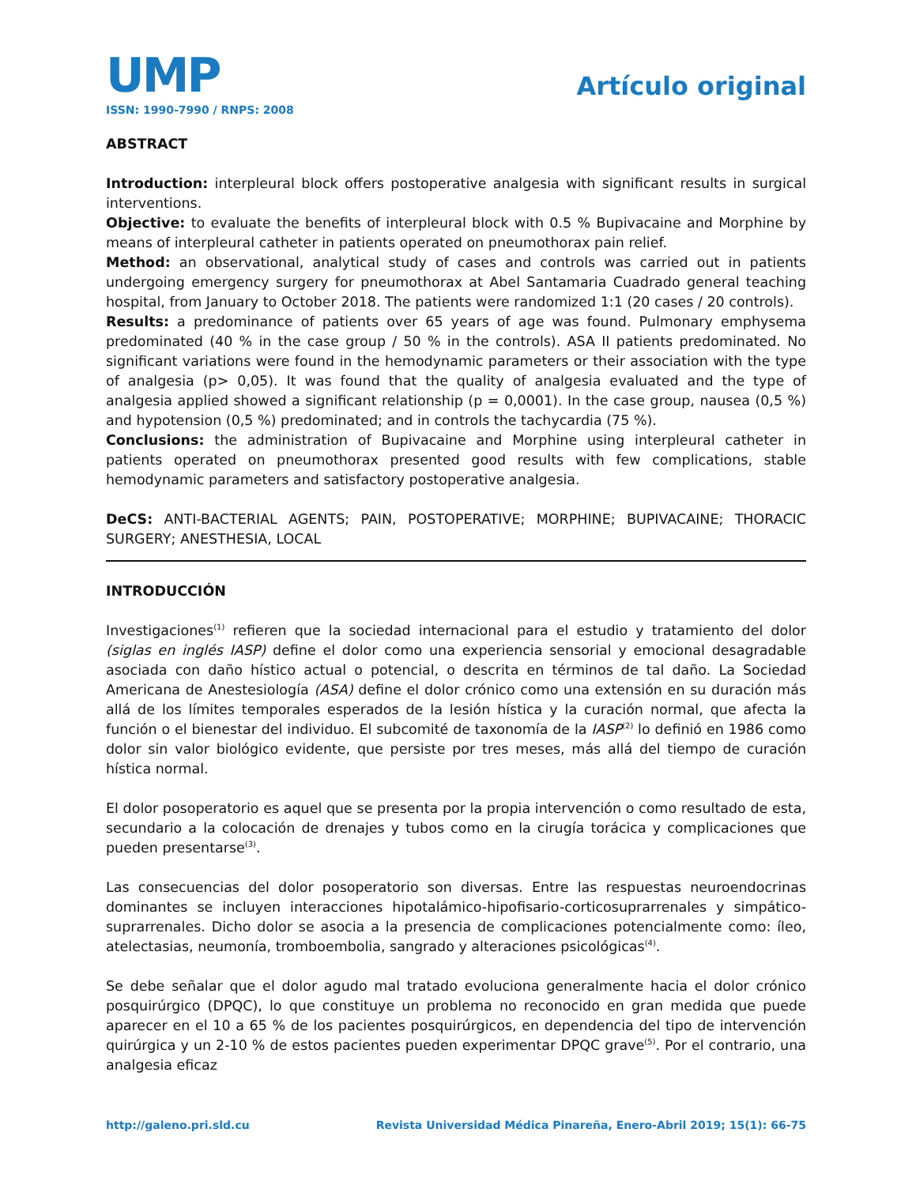UMP
Artículo original
ISSN: 1990-7990 / RNPS: 2008
ABSTRACT
Introduction: interpleural block offers postoperative analgesia with significant results in surgical interventions.
Objective: to evaluate the benefits of interpleural block with 0.5 % Bupivacaine and Morphine by means of interpleural catheter in patients operated on pneumothorax pain relief.
Method: an observational, analytical study of cases and controls was carried out in patients undergoing emergency surgery for pneumothorax at Abel Santamaria Cuadrado general teaching hospital, from January to October 2018. The patients were randomized 1:1 (20 cases / 20 controls).
Results: a predominance of patients over 65 years of age was found. Pulmonary emphysema predominated (40 % in the case group / 50 % in the controls). ASA II patients predominated. No significant variations were found in the hemodynamic parameters or their association with the type of analgesia (p> 0,05). It was found that the quality of analgesia evaluated and the type of analgesia applied showed a significant relationship (p = 0,0001). In the case group, nausea (0,5 %) and hypotension (0,5 %) predominated; and in controls the tachycardia (75 %).
Conclusions: the administration of Bupivacaine and Morphine using interpleural catheter in patients operated on pneumothorax presented good results with few complications, stable hemodynamic parameters and satisfactory postoperative analgesia.
DeCS: ANTI-BACTERIAL AGENTS; PAIN, POSTOPERATIVE; MORPHINE; BUPIVACAINE; THORACIC SURGERY; ANESTHESIA, LOCAL
INTRODUCCIÓN
Investigaciones<sup>(1)</sup> refieren que la sociedad internacional para el estudio y tratamiento del dolor (siglas en inglés IASP) define el dolor como una experiencia sensorial y emocional desagradable asociada con daño hístico actual o potencial, o descrita en términos de tal daño. La Sociedad Americana de Anestesiología (ASA) define el dolor crónico como una extensión en su duración más allá de los límites temporales esperados de la lesión hística y la curación normal, que afecta la función o el bienestar del individuo. El subcomité de taxonomía de la IASP<sup>(2)</sup> lo definió en 1986 como dolor sin valor biológico evidente, que persiste por tres meses, más allá del tiempo de curación hística normal.
El dolor posoperatorio es aquel que se presenta por la propia intervención o como resultado de esta, secundario a la colocación de drenajes y tubos como en la cirugía torácica y complicaciones que pueden presentarse<sup>(3)</sup>.
Las consecuencias del dolor posoperatorio son diversas. Entre las respuestas neuroendocrinas dominantes se incluyen interacciones hipotalámico-hipofisario-corticosuprarrenales y simpático-suprarrenales. Dicho dolor se asocia a la presencia de complicaciones potencialmente como: íleo, atelectasias, neumonía, tromboembolia, sangrado y alteraciones psicológicas<sup>(4)</sup>.
Se debe señalar que el dolor agudo mal tratado evoluciona generalmente hacia el dolor crónico posquirúrgico (DPQC), lo que constituye un problema no reconocido en gran medida que puede aparecer en el 10 a 65 % de los pacientes posquirúrgicos, en dependencia del tipo de intervención quirúrgica y un 2-10 % de estos pacientes pueden experimentar DPQC grave<sup>(5)</sup>. Por el contrario, una analgesia eficaz
http://galeno.pri.sld.cu Revista Universidad Médica Pinareña, Enero-Abril 2019; 15(1): 66-75